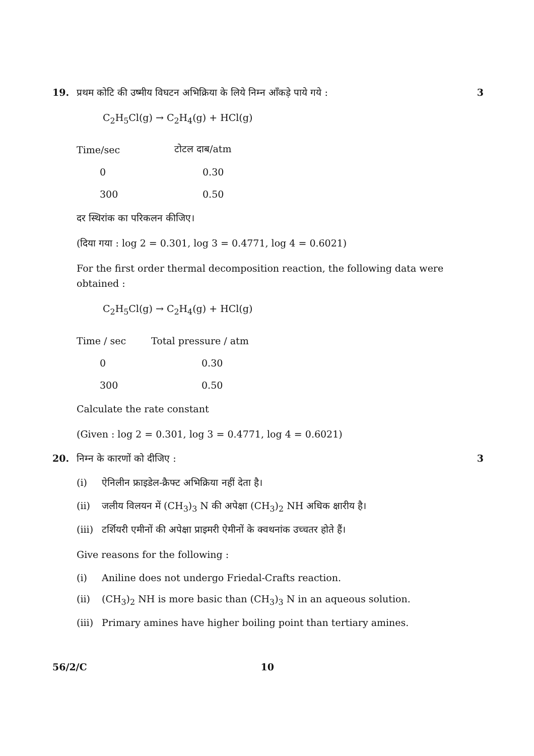19. प्रथम कोटि की उष्मीय विघटन अभिक्रिया के लिये निम्न आँकड़े पाये गये :
3
C<sub>2</sub>H<sub>5</sub>Cl(g) → C<sub>2</sub>H<sub>4</sub>(g) + HCl(g)
| Time/sec | टोटल दाब/atm |
| 0 | 0.30 |
| 300 | 0.50 |
दर स्थिरांक का परिकलन कीजिए।
(दिया गया : log 2 = 0.301, log 3 = 0.4771, log 4 = 0.6021)
For the first order thermal decomposition reaction, the following data were obtained :
C<sub>2</sub>H<sub>5</sub>Cl(g) → C<sub>2</sub>H<sub>4</sub>(g) + HCl(g)
| Time / sec | Total pressure / atm |
| 0 | 0.30 |
| 300 | 0.50 |
Calculate the rate constant
(Given : log 2 = 0.301, log 3 = 0.4771, log 4 = 0.6021)
20. निम्न के कारणों को दीजिए : 3
(i) ऐनिलीन फ्राइडेल-क्रैफ्ट अभिक्रिया नहीं देता है।
(ii) जलीय विलयन में (CH<sub>3</sub>)<sub>3</sub> N की अपेक्षा (CH<sub>3</sub>)<sub>2</sub> NH अधिक क्षारीय है।
(iii) टर्शियरी एमीनों की अपेक्षा प्राइमरी ऐमीनों के क्वथनांक उच्चतर होते हैं।
Give reasons for the following :
(i) Aniline does not undergo Friedal-Crafts reaction.
(ii) (CH<sub>3</sub>)<sub>2</sub> NH is more basic than (CH<sub>3</sub>)<sub>3</sub> N in an aqueous solution.
(iii) Primary amines have higher boiling point than tertiary amines.
56/2/C 10